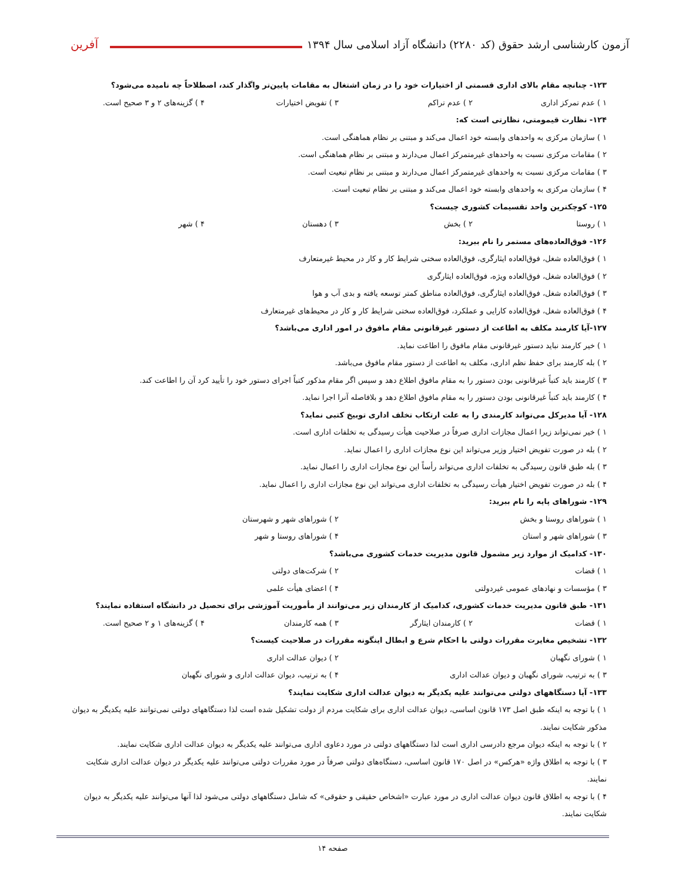آزمون کارشناسی ارشد حقوق (کد ۲۲۸۰) دانشگاه آزاد اسلامی سال ۱۳۹۴ آفرین
۱۲۳- چنانچه مقام بالای اداری قسمتی از اختیارات خود را در زمان اشتغال به مقامات پایین‌تر واگذار کند، اصطلاحاً چه نامیده می‌شود؟
۱ ) عدم تمرکز اداری ۲ ) عدم تراکم ۳ ) تفویض اختیارات ۴ ) گزینه‌های ۲ و ۳ صحیح است.
۱۲۴- نظارت قیمومتی، نظارتی است که:
۱ ) سازمان مرکزی به واحدهای وابسته خود اعمال می‌کند و مبتنی بر نظام هماهنگی است.
۲ ) مقامات مرکزی نسبت به واحدهای غیرمتمرکز اعمال می‌دارند و مبتنی بر نظام هماهنگی است.
۳ ) مقامات مرکزی نسبت به واحدهای غیرمتمرکز اعمال می‌دارند و مبتنی بر نظام تبعیت است.
۴ ) سازمان مرکزی به واحدهای وابسته خود اعمال می‌کند و مبتنی بر نظام تبعیت است.
۱۲۵- کوچکترین واحد تقسیمات کشوری چیست؟
۱ ) روستا ۲ ) بخش ۳ ) دهستان ۴ ) شهر
۱۲۶- فوق‌العاده‌های مستمر را نام ببرید:
۱ ) فوق‌العاده شغل، فوق‌العاده ایثارگری، فوق‌العاده سختی شرایط کار و کار در محیط غیرمتعارف
۲ ) فوق‌العاده شغل، فوق‌العاده ویژه، فوق‌العاده ایثارگری
۳ ) فوق‌العاده شغل، فوق‌العاده ایثارگری، فوق‌العاده مناطق کمتر توسعه یافته و بدی آب و هوا
۴ ) فوق‌العاده شغل، فوق‌العاده کارایی و عملکرد، فوق‌العاده سختی شرایط کار و کار در محیط‌های غیرمتعارف
۱۲۷-آیا کارمند مکلف به اطاعت از دستور غیرقانونی مقام مافوق در امور اداری می‌باشد؟
۱ ) خیر کارمند نباید دستور غیرقانونی مقام مافوق را اطاعت نماید.
۲ ) بله کارمند برای حفظ نظم اداری، مکلف به اطاعت از دستور مقام مافوق می‌باشد.
۳ ) کارمند باید کتباً غیرقانونی بودن دستور را به مقام مافوق اطلاع دهد و سپس اگر مقام مذکور کتباً اجرای دستور خود را تأیید کرد آن را اطاعت کند.
۴ ) کارمند باید کتباً غیرقانونی بودن دستور را به مقام مافوق اطلاع دهد و بلافاصله آنرا اجرا نماید.
۱۲۸- آیا مدیرکل می‌تواند کارمندی را به علت ارتکاب تخلف اداری توبیخ کتبی نماید؟
۱ ) خیر نمی‌تواند زیرا اعمال مجازات اداری صرفاً در صلاحیت هیأت رسیدگی به تخلفات اداری است.
۲ ) بله در صورت تفویض اختیار وزیر می‌تواند این نوع مجازات اداری را اعمال نماید.
۳ ) بله طبق قانون رسیدگی به تخلفات اداری می‌تواند رأساً این نوع مجازات اداری را اعمال نماید.
۴ ) بله در صورت تفویض اختیار هیأت رسیدگی به تخلفات اداری می‌تواند این نوع مجازات اداری را اعمال نماید.
۱۲۹- شوراهای پایه را نام ببرید:
۱ ) شوراهای روستا و بخش ۲ ) شوراهای شهر و شهرستان
۳ ) شوراهای شهر و استان ۴ ) شوراهای روستا و شهر
۱۳۰- کدامیک از موارد زیر مشمول قانون مدیریت خدمات کشوری می‌باشد؟
۱ ) قضات ۲ ) شرکت‌های دولتی
۳ ) مؤسسات و نهادهای عمومی غیردولتی ۴ ) اعضای هیأت علمی
۱۳۱- طبق قانون مدیریت خدمات کشوری، کدامیک از کارمندان زیر می‌توانند از مأموریت آموزشی برای تحصیل در دانشگاه استفاده نمایند؟
۱ ) قضات ۲ ) کارمندان ایثارگر ۳ ) همه کارمندان ۴ ) گزینه‌های ۱ و ۲ صحیح است.
۱۳۲- تشخیص مغایرت مقررات دولتی با احکام شرع و ابطال اینگونه مقررات در صلاحیت کیست؟
۱ ) شورای نگهبان ۲ ) دیوان عدالت اداری
۳ ) به ترتیب، شورای نگهبان و دیوان عدالت اداری ۴ ) به ترتیب، دیوان عدالت اداری و شورای نگهبان
۱۳۳- آیا دستگاههای دولتی می‌توانند علیه یکدیگر به دیوان عدالت اداری شکایت نمایند؟
۱ ) با توجه به اینکه طبق اصل ۱۷۳ قانون اساسی، دیوان عدالت اداری برای شکایت مردم از دولت تشکیل شده است لذا دستگاههای دولتی نمی‌توانند علیه یکدیگر به دیوان مذکور شکایت نمایند.
۲ ) با توجه به اینکه دیوان مرجع دادرسی اداری است لذا دستگاههای دولتی در مورد دعاوی اداری می‌توانند علیه یکدیگر به دیوان عدالت اداری شکایت نمایند.
۳ ) با توجه به اطلاق واژه «هرکس» در اصل ۱۷۰ قانون اساسی، دستگاه‌های دولتی صرفاً در مورد مقررات دولتی می‌توانند علیه یکدیگر در دیوان عدالت اداری شکایت نمایند.
۴ ) با توجه به اطلاق قانون دیوان عدالت اداری در مورد عبارت «اشخاص حقیقی و حقوقی» که شامل دستگاههای دولتی می‌شود لذا آنها می‌توانند علیه یکدیگر به دیوان شکایت نمایند.
صفحه ۱۴